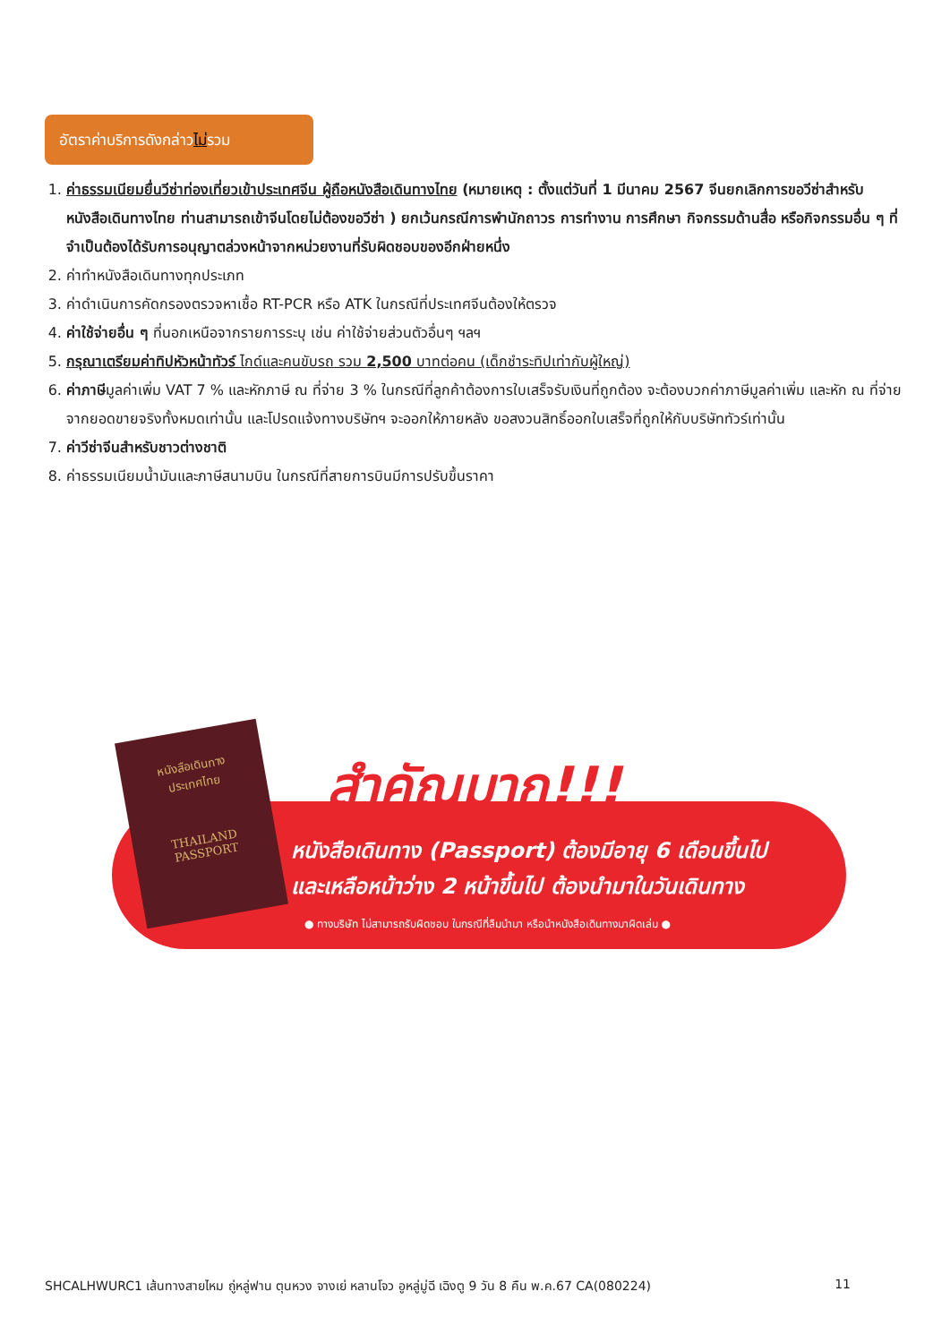อัตราค่าบริการดังกล่าวไม่รวม
1. ค่าธรรมเนียมยื่นวีซ่าท่องเที่ยวเข้าประเทศจีน ผู้ถือหนังสือเดินทางไทย (หมายเหตุ : ตั้งแต่วันที่ 1 มีนาคม 2567 จีนยกเลิกการขอวีซ่าสำหรับหนังสือเดินทางไทย ท่านสามารถเข้าจีนโดยไม่ต้องขอวีซ่า ) ยกเว้นกรณีการพำนักถาวร การทำงาน การศึกษา กิจกรรมด้านสื่อ หรือกิจกรรมอื่น ๆ ที่จำเป็นต้องได้รับการอนุญาตล่วงหน้าจากหน่วยงานที่รับผิดชอบของอีกฝ่ายหนึ่ง
2. ค่าทำหนังสือเดินทางทุกประเภท
3. ค่าดำเนินการคัดกรองตรวจหาเชื้อ RT-PCR หรือ ATK ในกรณีที่ประเทศจีนต้องให้ตรวจ
4. ค่าใช้จ่ายอื่น ๆ ที่นอกเหนือจากรายการระบุ เช่น ค่าใช้จ่ายส่วนตัวอื่นๆ ฯลฯ
5. กรุณาเตรียมค่าทิปหัวหน้าทัวร์ ไกด์และคนขับรถ รวม 2,500 บาทต่อคน (เด็กชำระทิปเท่ากับผู้ใหญ่)
6. ค่าภาษีมูลค่าเพิ่ม VAT 7 % และหักภาษี ณ ที่จ่าย 3 % ในกรณีที่ลูกค้าต้องการใบเสร็จรับเงินที่ถูกต้อง จะต้องบวกค่าภาษีมูลค่าเพิ่ม และหัก ณ ที่จ่าย จากยอดขายจริงทั้งหมดเท่านั้น และโปรดแจ้งทางบริษัทฯ จะออกให้ภายหลัง ขอสงวนสิทธิ์ออกใบเสร็จที่ถูกให้กับบริษัททัวร์เท่านั้น
7. ค่าวีซ่าจีนสำหรับชาวต่างชาติ
8. ค่าธรรมเนียมน้ำมันและภาษีสนามบิน ในกรณีที่สายการบินมีการปรับขึ้นราคา
หนังสือเดินทาง
ประเทศไทย
THAILAND
PASSPORT
สำคัญมาก!!!
หนังสือเดินทาง (Passport) ต้องมีอายุ 6 เดือนขึ้นไป
และเหลือหน้าว่าง 2 หน้าขึ้นไป ต้องนำมาในวันเดินทาง
● ทางบริษัท ไม่สามารถรับผิดชอบ ในกรณีที่ลืมนำมา หรือนำหนังสือเดินทางมาผิดเล่ม ●
SHCALHWURC1 เส้นทางสายไหม ถู่หลู่ฟาน ตุนหวง จางเย่ หลานโจว อูหลู่มู่ฉี เฉิงตู 9 วัน 8 คืน พ.ค.67 CA(080224) 11